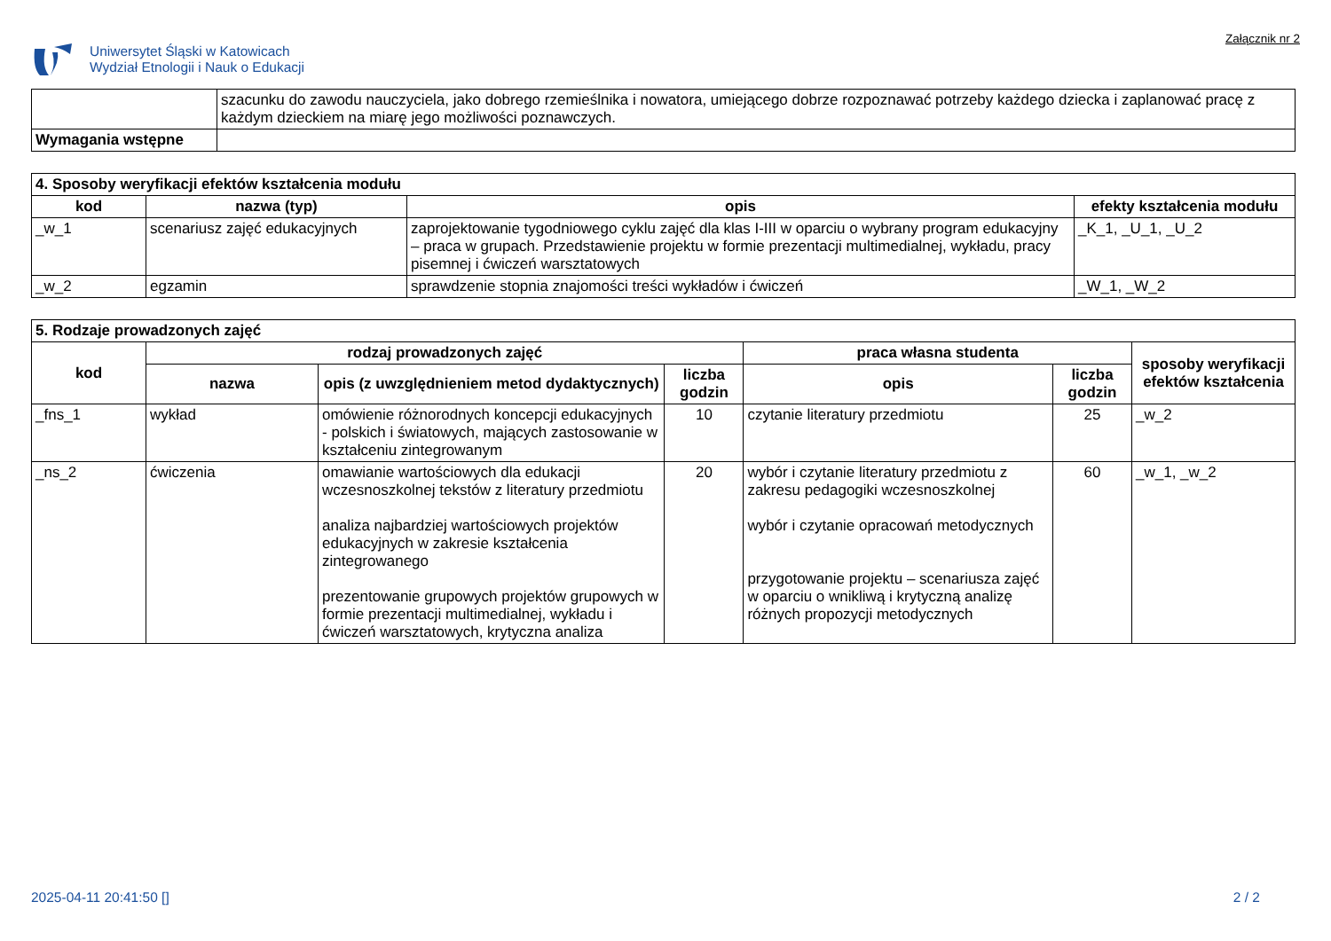Uniwersytet Śląski w Katowicach
Wydział Etnologii i Nauk o Edukacji
Załącznik nr 2
| | szacunku do zawodu nauczyciela, jako dobrego rzemieślnika i nowatora, umiejącego dobrze rozpoznawać potrzeby każdego dziecka i zaplanować pracę z każdym dzieckiem na miarę jego możliwości poznawczych. |
| Wymagania wstępne | |
| 4. Sposoby weryfikacji efektów kształcenia modułu | | | |
| --- | --- | --- | --- |
| kod | nazwa (typ) | opis | efekty kształcenia modułu |
| _w_1 | scenariusz zajęć edukacyjnych | zaprojektowanie tygodniowego cyklu zajęć dla klas I-III w oparciu o wybrany program edukacyjny – praca w grupach. Przedstawienie projektu w formie prezentacji multimedialnej, wykładu, pracy pisemnej i ćwiczeń warsztatowych | _K_1, _U_1, _U_2 |
| _w_2 | egzamin | sprawdzenie stopnia znajomości treści wykładów i ćwiczeń | _W_1, _W_2 |
| 5. Rodzaje prowadzonych zajęć | | | | | | |
| --- | --- | --- | --- | --- | --- | --- |
| kod | rodzaj prowadzonych zajęć | | | praca własna studenta | | sposoby weryfikacji efektów kształcenia |
| | nazwa | opis (z uwzględnieniem metod dydaktycznych) | liczba godzin | opis | liczba godzin | |
| _fns_1 | wykład | omówienie różnorodnych koncepcji edukacyjnych - polskich i światowych, mających zastosowanie w kształceniu zintegrowanym | 10 | czytanie literatury przedmiotu | 25 | _w_2 |
| _ns_2 | ćwiczenia | omawianie wartościowych dla edukacji wczesnoszkolnej tekstów z literatury przedmiotu analiza najbardziej wartościowych projektów edukacyjnych w zakresie kształcenia zintegrowanego prezentowanie grupowych projektów grupowych w formie prezentacji multimedialnej, wykładu i ćwiczeń warsztatowych, krytyczna analiza | 20 | wybór i czytanie literatury przedmiotu z zakresu pedagogiki wczesnoszkolnej wybór i czytanie opracowań metodycznych przygotowanie projektu – scenariusza zajęć w oparciu o wnikliwą i krytyczną analizę różnych propozycji metodycznych | 60 | _w_1, _w_2 |
2025-04-11 20:41:50 [] 2 / 2